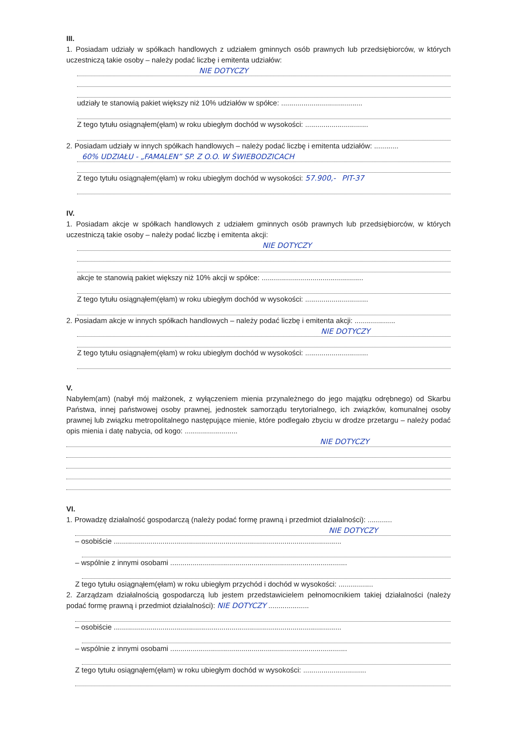III.
1. Posiadam udziały w spółkach handlowych z udziałem gminnych osób prawnych lub przedsiębiorców, w których uczestniczą takie osoby – należy podać liczbę i emitenta udziałów:
NIE DOTYCZY
udziały te stanowią pakiet większy niż 10% udziałów w spółce: ........................................
Z tego tytułu osiągnąłem(ęłam) w roku ubiegłym dochód w wysokości: ...............................
2. Posiadam udziały w innych spółkach handlowych – należy podać liczbę i emitenta udziałów: ............
60% UDZIAŁU - „FAMALEN” SP. Z O.O. W ŚWIEBODZICACH
Z tego tytułu osiągnąłem(ęłam) w roku ubiegłym dochód w wysokości: 57.900,- PIT-37
IV.
1. Posiadam akcje w spółkach handlowych z udziałem gminnych osób prawnych lub przedsiębiorców, w których uczestniczą takie osoby – należy podać liczbę i emitenta akcji:
NIE DOTYCZY
akcje te stanowią pakiet większy niż 10% akcji w spółce: ..................................................
Z tego tytułu osiągnąłem(ęłam) w roku ubiegłym dochód w wysokości: ...............................
2. Posiadam akcje w innych spółkach handlowych – należy podać liczbę i emitenta akcji: ....................
NIE DOTYCZY
Z tego tytułu osiągnąłem(ęłam) w roku ubiegłym dochód w wysokości: ...............................
V.
Nabyłem(am) (nabył mój małżonek, z wyłączeniem mienia przynależnego do jego majątku odrębnego) od Skarbu Państwa, innej państwowej osoby prawnej, jednostek samorządu terytorialnego, ich związków, komunalnej osoby prawnej lub związku metropolitalnego następujące mienie, które podlegało zbyciu w drodze przetargu – należy podać opis mienia i datę nabycia, od kogo: ..........................
NIE DOTYCZY
VI.
1. Prowadzę działalność gospodarczą (należy podać formę prawną i przedmiot działalności): ............
NIE DOTYCZY
– osobiście ................................................................................................................
– wspólnie z innymi osobami .......................................................................................
Z tego tytułu osiągnąłem(ęłam) w roku ubiegłym przychód i dochód w wysokości: .................
2. Zarządzam działalnością gospodarczą lub jestem przedstawicielem pełnomocnikiem takiej działalności (należy podać formę prawną i przedmiot działalności): NIE DOTYCZY ....................
– osobiście ................................................................................................................
– wspólnie z innymi osobami .......................................................................................
Z tego tytułu osiągnąłem(ęłam) w roku ubiegłym dochód w wysokości: ...............................